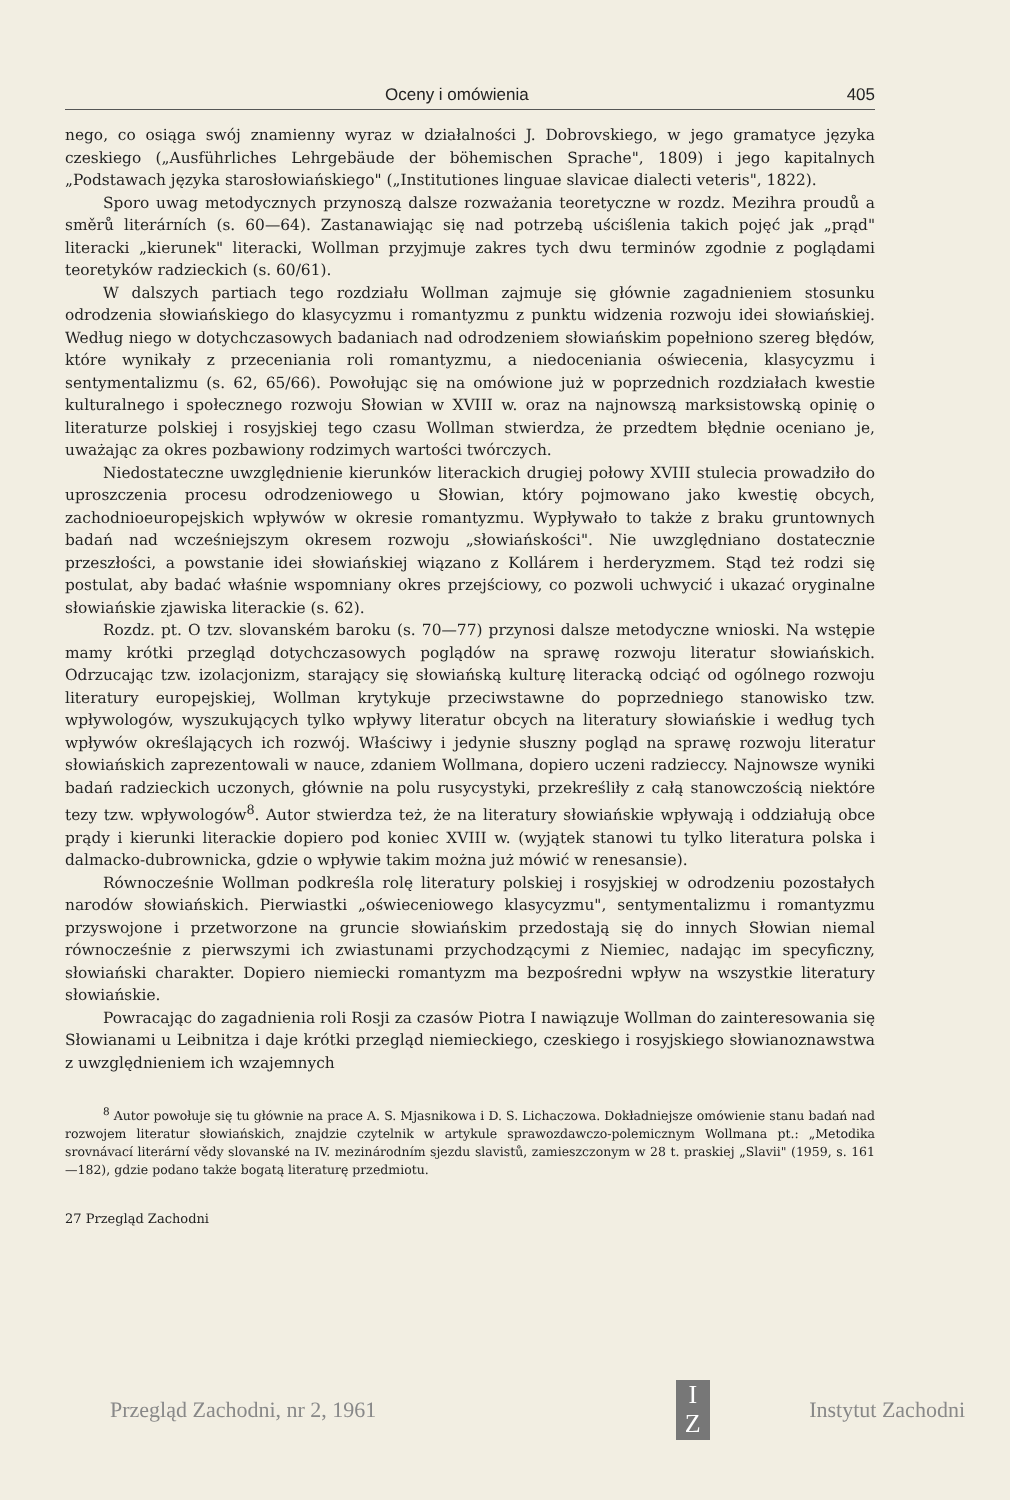Oceny i omówienia 405
nego, co osiąga swój znamienny wyraz w działalności J. Dobrovskiego, w jego gramatyce języka czeskiego („Ausführliches Lehrgebäude der böhemischen Sprache", 1809) i jego kapitalnych „Podstawach języka starosłowiańskiego" („Institutiones linguae slavicae dialecti veteris", 1822).
Sporo uwag metodycznych przynoszą dalsze rozważania teoretyczne w rozdz. Mezihra proudů a směrů literárních (s. 60—64). Zastanawiając się nad potrzebą uściślenia takich pojęć jak „prąd" literacki „kierunek" literacki, Wollman przyjmuje zakres tych dwu terminów zgodnie z poglądami teoretyków radzieckich (s. 60/61).
W dalszych partiach tego rozdziału Wollman zajmuje się głównie zagadnieniem stosunku odrodzenia słowiańskiego do klasycyzmu i romantyzmu z punktu widzenia rozwoju idei słowiańskiej. Według niego w dotychczasowych badaniach nad odrodzeniem słowiańskim popełniono szereg błędów, które wynikały z przeceniania roli romantyzmu, a niedoceniania oświecenia, klasycyzmu i sentymentalizmu (s. 62, 65/66). Powołując się na omówione już w poprzednich rozdziałach kwestie kulturalnego i społecznego rozwoju Słowian w XVIII w. oraz na najnowszą marksistowską opinię o literaturze polskiej i rosyjskiej tego czasu Wollman stwierdza, że przedtem błędnie oceniano je, uważając za okres pozbawiony rodzimych wartości twórczych.
Niedostateczne uwzględnienie kierunków literackich drugiej połowy XVIII stulecia prowadziło do uproszczenia procesu odrodzeniowego u Słowian, który pojmowano jako kwestię obcych, zachodnioeuropejskich wpływów w okresie romantyzmu. Wypływało to także z braku gruntownych badań nad wcześniejszym okresem rozwoju „słowiańskości". Nie uwzględniano dostatecznie przeszłości, a powstanie idei słowiańskiej wiązano z Kollárem i herderyzmem. Stąd też rodzi się postulat, aby badać właśnie wspomniany okres przejściowy, co pozwoli uchwycić i ukazać oryginalne słowiańskie zjawiska literackie (s. 62).
Rozdz. pt. O tzv. slovanském baroku (s. 70—77) przynosi dalsze metodyczne wnioski. Na wstępie mamy krótki przegląd dotychczasowych poglądów na sprawę rozwoju literatur słowiańskich. Odrzucając tzw. izolacjonizm, starający się słowiańską kulturę literacką odciąć od ogólnego rozwoju literatury europejskiej, Wollman krytykuje przeciwstawne do poprzedniego stanowisko tzw. wpływologów, wyszukujących tylko wpływy literatur obcych na literatury słowiańskie i według tych wpływów określających ich rozwój. Właściwy i jedynie słuszny pogląd na sprawę rozwoju literatur słowiańskich zaprezentowali w nauce, zdaniem Wollmana, dopiero uczeni radzieccy. Najnowsze wyniki badań radzieckich uczonych, głównie na polu rusycystyki, przekreśliły z całą stanowczością niektóre tezy tzw. wpływologów<sup>8</sup>. Autor stwierdza też, że na literatury słowiańskie wpływają i oddziałują obce prądy i kierunki literackie dopiero pod koniec XVIII w. (wyjątek stanowi tu tylko literatura polska i dalmacko-dubrownicka, gdzie o wpływie takim można już mówić w renesansie).
Równocześnie Wollman podkreśla rolę literatury polskiej i rosyjskiej w odrodzeniu pozostałych narodów słowiańskich. Pierwiastki „oświeceniowego klasycyzmu", sentymentalizmu i romantyzmu przyswojone i przetworzone na gruncie słowiańskim przedostają się do innych Słowian niemal równocześnie z pierwszymi ich zwiastunami przychodzącymi z Niemiec, nadając im specyficzny, słowiański charakter. Dopiero niemiecki romantyzm ma bezpośredni wpływ na wszystkie literatury słowiańskie.
Powracając do zagadnienia roli Rosji za czasów Piotra I nawiązuje Wollman do zainteresowania się Słowianami u Leibnitza i daje krótki przegląd niemieckiego, czeskiego i rosyjskiego słowianoznawstwa z uwzględnieniem ich wzajemnych
<sup>8</sup> Autor powołuje się tu głównie na prace A. S. Mjasnikowa i D. S. Lichaczowa. Dokładniejsze omówienie stanu badań nad rozwojem literatur słowiańskich, znajdzie czytelnik w artykule sprawozdawczo-polemicznym Wollmana pt.: „Metodika srovnávací literární vědy slovanské na IV. mezinárodním sjezdu slavistů, zamieszczonym w 28 t. praskiej „Slavii" (1959, s. 161—182), gdzie podano także bogatą literaturę przedmiotu.
27 Przegląd Zachodni
Przegląd Zachodni, nr 2, 1961
I
Z
Instytut Zachodni